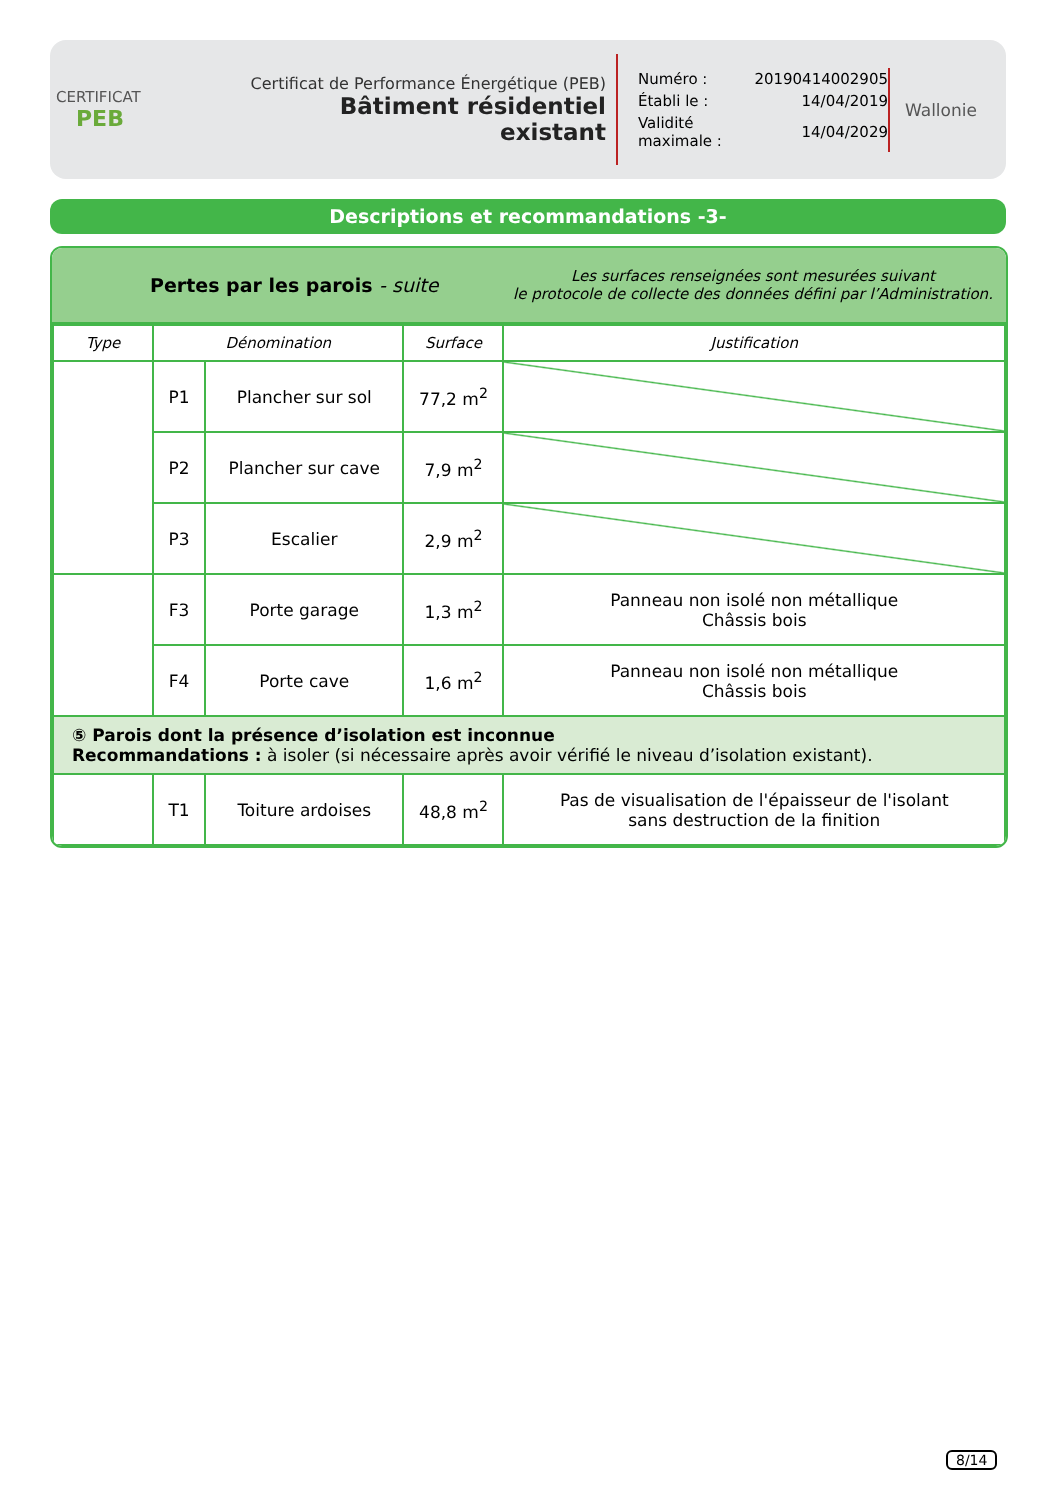CERTIFICAT
PEB
Certificat de Performance Énergétique (PEB)
Bâtiment résidentiel existant
| Numéro : | 20190414002905 |
| Établi le : | 14/04/2019 |
| Validité maximale : | 14/04/2029 |
Wallonie
Descriptions et recommandations -3-
Pertes par les parois - suite
Les surfaces renseignées sont mesurées suivant
le protocole de collecte des données défini par l’Administration.
| Type | Dénomination | | Surface | Justification |
| --- | --- | --- | --- | --- |
| | P1 | Plancher sur sol | 77,2 m<sup>2</sup> | |
| | P2 | Plancher sur cave | 7,9 m<sup>2</sup> | |
| | P3 | Escalier | 2,9 m<sup>2</sup> | |
| | F3 | Porte garage | 1,3 m<sup>2</sup> | Panneau non isolé non métallique Châssis bois |
| | F4 | Porte cave | 1,6 m<sup>2</sup> | Panneau non isolé non métallique Châssis bois |
| ⑤ Parois dont la présence d’isolation est inconnue Recommandations : à isoler (si nécessaire après avoir vérifié le niveau d’isolation existant). | | | | |
| | T1 | Toiture ardoises | 48,8 m<sup>2</sup> | Pas de visualisation de l'épaisseur de l'isolant sans destruction de la finition |
8/14